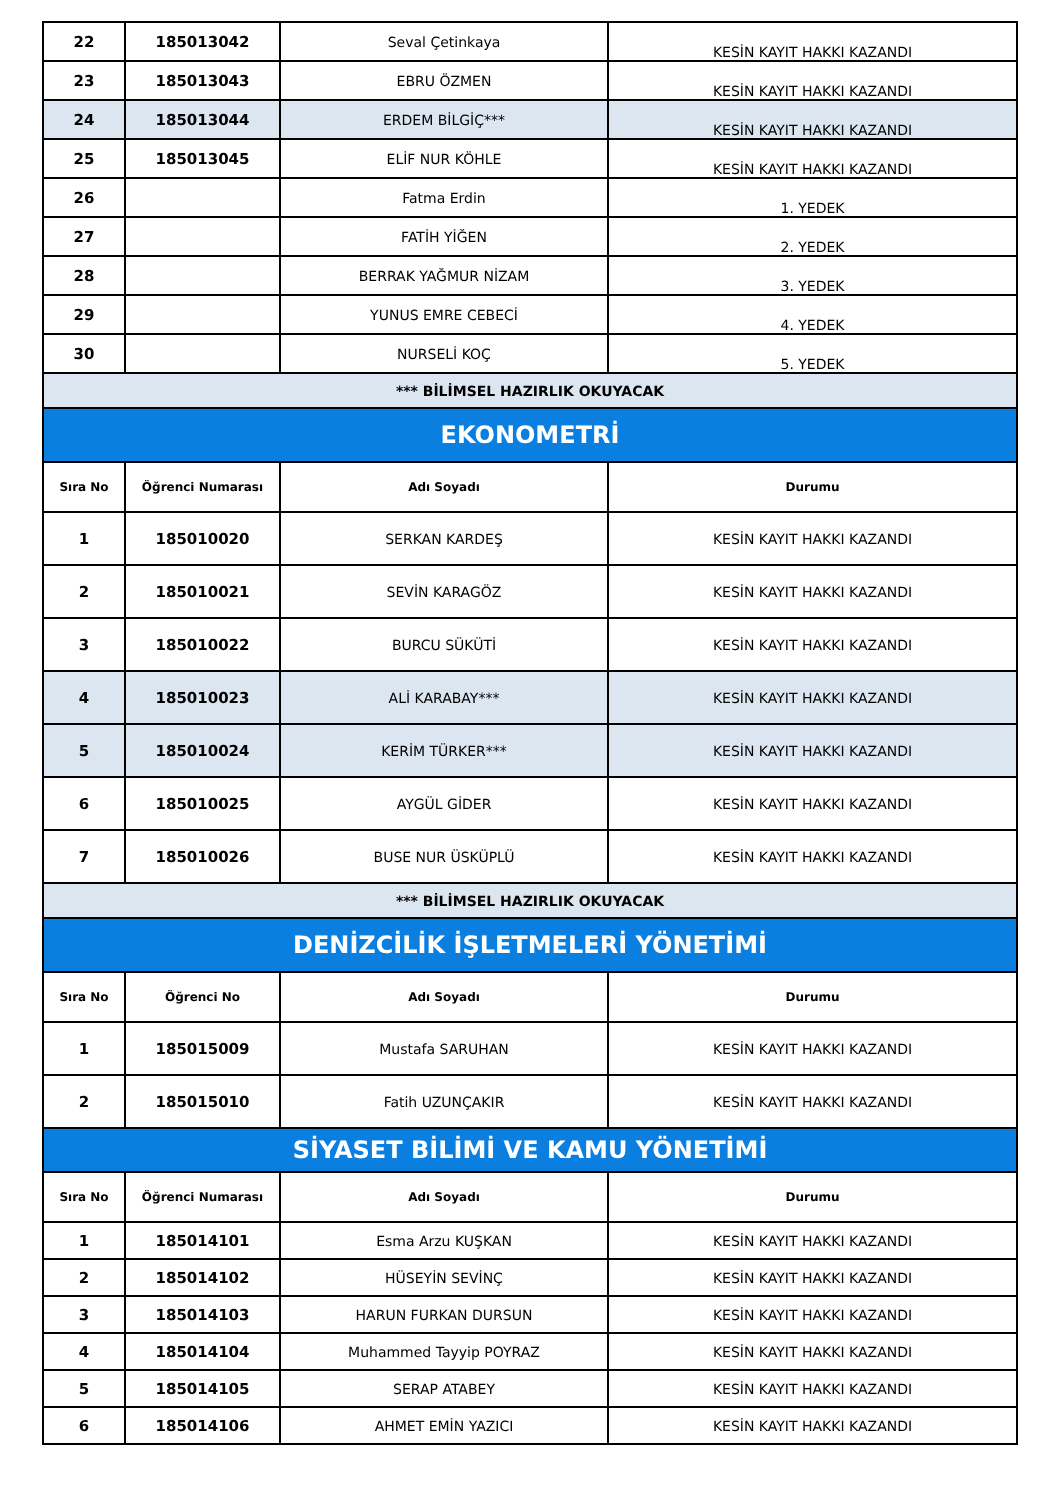| 22 | 185013042 | Seval Çetinkaya | KESİN KAYIT HAKKI KAZANDI |
| 23 | 185013043 | EBRU ÖZMEN | KESİN KAYIT HAKKI KAZANDI |
| 24 | 185013044 | ERDEM BİLGİÇ*** | KESİN KAYIT HAKKI KAZANDI |
| 25 | 185013045 | ELİF NUR KÖHLE | KESİN KAYIT HAKKI KAZANDI |
| 26 | | Fatma Erdin | 1. YEDEK |
| 27 | | FATİH YİĞEN | 2. YEDEK |
| 28 | | BERRAK YAĞMUR NİZAM | 3. YEDEK |
| 29 | | YUNUS EMRE CEBECİ | 4. YEDEK |
| 30 | | NURSELİ KOÇ | 5. YEDEK |
| *** BİLİMSEL HAZIRLIK OKUYACAK | | | |
| EKONOMETRİ | | | |
| Sıra No | Öğrenci Numarası | Adı Soyadı | Durumu |
| 1 | 185010020 | SERKAN KARDEŞ | KESİN KAYIT HAKKI KAZANDI |
| 2 | 185010021 | SEVİN KARAGÖZ | KESİN KAYIT HAKKI KAZANDI |
| 3 | 185010022 | BURCU SÜKÜTİ | KESİN KAYIT HAKKI KAZANDI |
| 4 | 185010023 | ALİ KARABAY*** | KESİN KAYIT HAKKI KAZANDI |
| 5 | 185010024 | KERİM TÜRKER*** | KESİN KAYIT HAKKI KAZANDI |
| 6 | 185010025 | AYGÜL GİDER | KESİN KAYIT HAKKI KAZANDI |
| 7 | 185010026 | BUSE NUR ÜSKÜPLÜ | KESİN KAYIT HAKKI KAZANDI |
| *** BİLİMSEL HAZIRLIK OKUYACAK | | | |
| DENİZCİLİK İŞLETMELERİ YÖNETİMİ | | | |
| Sıra No | Öğrenci No | Adı Soyadı | Durumu |
| 1 | 185015009 | Mustafa SARUHAN | KESİN KAYIT HAKKI KAZANDI |
| 2 | 185015010 | Fatih UZUNÇAKIR | KESİN KAYIT HAKKI KAZANDI |
| SİYASET BİLİMİ VE KAMU YÖNETİMİ | | | |
| Sıra No | Öğrenci Numarası | Adı Soyadı | Durumu |
| 1 | 185014101 | Esma Arzu KUŞKAN | KESİN KAYIT HAKKI KAZANDI |
| 2 | 185014102 | HÜSEYİN SEVİNÇ | KESİN KAYIT HAKKI KAZANDI |
| 3 | 185014103 | HARUN FURKAN DURSUN | KESİN KAYIT HAKKI KAZANDI |
| 4 | 185014104 | Muhammed Tayyip POYRAZ | KESİN KAYIT HAKKI KAZANDI |
| 5 | 185014105 | SERAP ATABEY | KESİN KAYIT HAKKI KAZANDI |
| 6 | 185014106 | AHMET EMİN YAZICI | KESİN KAYIT HAKKI KAZANDI |